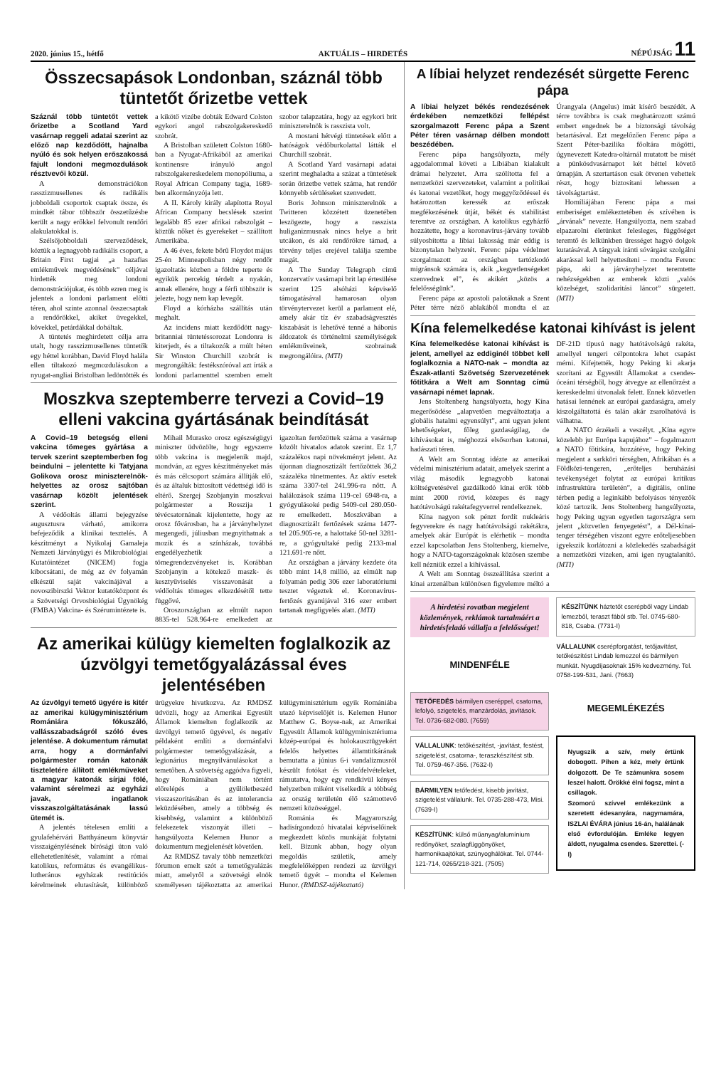2020. június 15., hétfő AKTUÁLIS – HIRDETÉS NÉPÚJSÁG 11
Összecsapások Londonban, száznál több tüntetőt őrizetbe vettek
Száznál több tüntetőt vettek őrizetbe a Scotland Yard vasárnap reggeli adatai szerint az előző nap kezdődött, hajnalba nyúló és sok helyen erőszakossá fajult londoni megmozdulások résztvevői közül.
A demonstrációkon rasszizmusellenes és radikális jobboldali csoportok csaptak össze, és mindkét tábor többször összetűzésbe került a nagy erőkkel felvonult rendőri alakulatokkal is.
Szélsőjobboldali szerveződések, köztük a legnagyobb radikális csoport, a Britain First tagjai „a hazafias emlékművek megvédésének” céljával hirdették meg londoni demonstrációjukat, és több ezren meg is jelentek a londoni parlament előtti téren, ahol szinte azonnal összecsaptak a rendőrökkel, akiket üvegekkel, kövekkel, petárdákkal dobáltak.
A tüntetés meghirdetett célja arra utalt, hogy rasszizmusellenes tüntetők egy héttel korábban, David Floyd halála ellen tiltakozó megmozdulásukon a nyugat-angliai Bristolban ledöntötték és a kikötő vizébe dobták Edward Colston egykori angol rabszolgakereskedő szobrát.
A Bristolban született Colston 1680-ban a Nyugat-Afrikából az amerikai kontinensre irányuló angol rabszolgakereskedelem monopóliuma, a Royal African Company tagja, 1689-ben alkormányzója lett.
A II. Károly király alapította Royal African Company becslések szerint legalább 85 ezer afrikai rabszolgát – köztük nőket és gyerekeket – szállított Amerikába.
A 46 éves, fekete bőrű Floydot május 25-én Minneapolisban négy rendőr igazoltatás közben a földre teperte és egyikük percekig térdelt a nyakán, annak ellenére, hogy a férfi többször is jelezte, hogy nem kap levegőt.
Floyd a kórházba szállítás után meghalt.
Az incidens miatt kezdődött nagy-britanniai tüntetéssorozat Londonra is kiterjedt, és a tiltakozók a múlt héten Sir Winston Churchill szobrát is megrongálták: festékszóróval azt írták a londoni parlamenttel szemben emelt szobor talapzatára, hogy az egykori brit miniszterelnök is rasszista volt.
A mostani hétvégi tüntetések előtt a hatóságok védőburkolattal látták el Churchill szobrát.
A Scotland Yard vasárnapi adatai szerint meghaladta a százat a tüntetések során őrizetbe vettek száma, hat rendőr könnyebb sérüléseket szenvedett.
Boris Johnson miniszterelnök a Twitteren közzétett üzenetében leszögezte, hogy a rasszista huliganizmusnak nincs helye a brit utcákon, és aki rendőrökre támad, a törvény teljes erejével találja szembe magát.
A The Sunday Telegraph című konzervatív vasárnapi brit lap értesülése szerint 125 alsóházi képviselő támogatásával hamarosan olyan törvénytervezet kerül a parlament elé, amely akár tíz év szabadságvesztés kiszabását is lehetővé tenné a háborús áldozatok és történelmi személyiségek emlékműveinek, szobrainak megrongálóira. (MTI)
Moszkva szeptemberre tervezi a Covid–19 elleni vakcina gyártásának beindítását
A Covid–19 betegség elleni vakcina tömeges gyártása a tervek szerint szeptemberben fog beindulni – jelentette ki Tatyjana Golikova orosz miniszterelnök-helyettes az orosz sajtóban vasárnap közölt jelentések szerint.
A védőoltás állami bejegyzése augusztusra várható, amikorra befejeződik a klinikai tesztelés. A készítményt a Nyikolaj Gamaleja Nemzeti Járványügyi és Mikrobiológiai Kutatóintézet (NICEM) fogja kibocsátani, de még az év folyamán elkészül saját vakcinájával a novoszibirszki Vektor kutatóközpont és a Szövetségi Orvosbiológiai Ügynökég (FMBA) Vakcina- és Szérumintézete is.
Mihail Murasko orosz egészségügyi miniszter üdvözölte, hogy egyszerre több vakcina is megjelenik majd, mondván, az egyes készítményeket más és más célcsoport számára állítják elő, és az általuk biztosított védettségi idő is eltérő. Szergej Szobjanyin moszkvai polgármester a Rosszija 1 tévécsatornának kijelentette, hogy az orosz fővárosban, ha a járványhelyzet megengedi, júliusban megnyithatnak a mozik és a színházak, továbbá engedélyezhetik a tömegrendezvényeket is. Korábban Szobjanyin a kötelező maszk- és kesztyűviselés visszavonását a védőoltás tömeges elkezdésétől tette függővé.
Oroszországban az elmúlt napon 8835-tel 528.964-re emelkedett az igazoltan fertőzöttek száma a vasárnap közölt hivatalos adatok szerint. Ez 1,7 százalékos napi növekményt jelent. Az újonnan diagnosztizált fertőzöttek 36,2 százaléka tünetmentes. Az aktív esetek száma 3307-tel 241.996-ra nőtt. A halálozások száma 119-cel 6948-ra, a gyógyulásoké pedig 5409-cel 280.050-re emelkedett. Moszkvában a diagnosztizált fertőzések száma 1477-tel 205.905-re, a halottaké 50-nel 3281-re, a gyógyultaké pedig 2133-mal 121.691-re nőtt.
Az országban a járvány kezdete óta több mint 14,8 millió, az elmúlt nap folyamán pedig 306 ezer laboratóriumi tesztet végeztek el. Koronavírus-fertőzés gyanújával 316 ezer embert tartanak megfigyelés alatt. (MTI)
Az amerikai külügy kiemelten foglalkozik az úzvölgyi temetőgyalázással éves jelentésében
Az úzvölgyi temető ügyére is kitér az amerikai külügyminisztérium Romániára fókuszáló, vallásszabadságról szóló éves jelentése. A dokumentum rámutat arra, hogy a dormánfalvi polgármester román katonák tiszteletére állított emlékműveket a magyar katonák sírjai fölé, valamint sérelmezi az egyházi javak, ingatlanok visszaszolgáltatásának lassú ütemét is.
A jelentés tételesen említi a gyulafehérvári Batthyáneum könyvtár visszaigénylésének bírósági úton való ellehetetlenítését, valamint a római katolikus, református és evangélikus-lutheránus egyházak restitúciós kérelmeinek elutasítását, különböző ürügyekre hivatkozva. Az RMDSZ üdvözli, hogy az Amerikai Egyesült Államok kiemelten foglalkozik az úzvölgyi temető ügyével, és negatív példaként említi a dormánfalvi polgármester temetőgyalázását, a legionárius megnyilvánulásokat a temetőben. A szövetség aggódva figyeli, hogy Romániában nem történt előrelépés a gyűlöletbeszéd visszaszorításában és az intolerancia leküzdésében, amely a többség és kisebbség, valamint a különböző felekezetek viszonyát illeti – hangsúlyozta Kelemen Hunor a dokumentum megjelenését követően.
Az RMDSZ tavaly több nemzetközi fórumon emelt szót a temetőgyalázás miatt, amelyről a szövetségi elnök személyesen tájékoztatta az amerikai külügyminisztérium egyik Romániába utazó képviselőjét is. Kelemen Hunor Matthew G. Boyse-nak, az Amerikai Egyesült Államok külügyminisztériuma közép-európai és holokausztügyekért felelős helyettes államtitkárának bemutatta a június 6-i vandalizmusról készült fotókat és videófelvételeket, rámutatva, hogy egy rendkívül kényes helyzetben miként viselkedik a többség az ország területén élő számottevő nemzeti közösséggel.
Románia és Magyarország hadisírgondozó hivatalai képviselőinek megkezdett közös munkáját folytatni kell. Bízunk abban, hogy olyan megoldás születik, amely megfelelőképpen rendezi az úzvölgyi temető ügyét – mondta el Kelemen Hunor. (RMDSZ-tájékoztató)
A líbiai helyzet rendezését sürgette Ferenc pápa
A líbiai helyzet békés rendezésének érdekében nemzetközi fellépést szorgalmazott Ferenc pápa a Szent Péter téren vasárnap délben mondott beszédében.
Ferenc pápa hangsúlyozta, mély aggodalommal követi a Líbiában kialakult drámai helyzetet. Arra szólította fel a nemzetközi szervezeteket, valamint a politikai és katonai vezetőket, hogy meggyőződéssel és határozottan keressék az erőszak megfékezésének útját, békét és stabilitást teremtve az országban. A katolikus egyházfő hozzátette, hogy a koronavírus-járvány tovább súlyosbította a líbiai lakosság már eddig is bizonytalan helyzetét. Ferenc pápa védelmet szorgalmazott az országban tartózkodó migránsok számára is, akik „kegyetlenségeket szenvednek el”, és akikért „közös a felelősségünk”.
Ferenc pápa az apostoli palotáknak a Szent Péter térre néző ablakából mondta el az Úrangyala (Angelus) imát kísérő beszédét. A térre továbbra is csak meghatározott számú embert engednek be a biztonsági távolság betartásával. Ezt megelőzően Ferenc pápa a Szent Péter-bazilika főoltára mögötti, úgynevezett Katedra-oltárnál mutatott be misét a pünkösdvasárnapot két héttel követő úrnapján. A szertartáson csak ötvenen vehettek részt, hogy biztosítani lehessen a távolságtartást.
Homíliájában Ferenc pápa a mai emberiséget emlékeztetében és szívében is „árvának” nevezte. Hangsúlyozta, nem szabad elpazarolni életünket felesleges, függőséget teremtő és lelkünkben űrességet hagyó dolgok kutatásával. A tárgyak iránti sóvárgást szolgálni akarással kell helyettesíteni – mondta Ferenc pápa, aki a járványhelyzet teremtette nehézségekben az emberek közti „valós közelséget, szolidaritási láncot” sürgetett. (MTI)
Kína felemelkedése katonai kihívást is jelent
Kína felemelkedése katonai kihívást is jelent, amellyel az eddiginél többet kell foglalkoznia a NATO-nak – mondta az Észak-atlanti Szövetség Szervezetének főtitkára a Welt am Sonntag című vasárnapi német lapnak.
Jens Stoltenberg hangsúlyozta, hogy Kína megerősödése „alapvetően megváltoztatja a globális hatalmi egyensúlyt”, ami ugyan jelent lehetőségeket, főleg gazdaságilag, de kihívásokat is, méghozzá elsősorban katonai, hadászati téren.
A Welt am Sonntag idézte az amerikai védelmi minisztérium adatait, amelyek szerint a világ második legnagyobb katonai költségvetésével gazdálkodó kínai erők több mint 2000 rövid, közepes és nagy hatótávolságú rakétafegyverrel rendelkeznek.
Kína nagyon sok pénzt fordít nukleáris fegyverekre és nagy hatótávolságú rakétákra, amelyek akár Európát is elérhetik – mondta ezzel kapcsolatban Jens Stoltenberg, kiemelve, hogy a NATO-tagországoknak közösen szembe kell nézniük ezzel a kihívással.
A Welt am Sonntag összeállítása szerint a kínai arzenálban különösen figyelemre méltó a DF-21D típusú nagy hatótávolságú rakéta, amellyel tengeri célpontokra lehet csapást mérni. Kifejtették, hogy Peking ki akarja szorítani az Egyesült Államokat a csendes-óceáni térségből, hogy átvegye az ellenőrzést a kereskedelmi útvonalak felett. Ennek közvetlen hatásai lennének az európai gazdaságra, amely kiszolgáltatottá és talán akár zsarolhatóvá is válhatna.
A NATO érzékeli a veszélyt. „Kína egyre közelebb jut Európa kapujához” – fogalmazott a NATO főtitkára, hozzátéve, hogy Peking megjelent a sarkköri térségben, Afrikában és a Földközi-tengeren, „erőteljes beruházási tevékenységet folytat az európai kritikus infrastruktúra területén”, a digitális, online térben pedig a leginkább befolyásos tényezők közé tartozik. Jens Stoltenberg hangsúlyozta, hogy Peking ugyan egyetlen tagországra sem jelent „közvetlen fenyegetést”, a Dél-kínai-tenger térségében viszont egyre erőteljesebben igyekszik korlátozni a közlekedés szabadságát a nemzetközi vizeken, ami igen nyugtalanító. (MTI)
A hirdetési rovatban megjelent közlemények, reklámok tartalmáért a hirdetésfeladó vállalja a felelősséget!
MINDENFÉLE
TETŐFEDÉS bármilyen cseréppel, csatorna, lefolyó, szigetelés, manzárdolás, javítások. Tel. 0736-682-080. (7659)
VÁLLALUNK: tetőkészítést, -javítást, festést, szigetelést, csatorna-, teraszkészítést stb. Tel. 0759-467-356. (7632-I)
BÁRMILYEN tetőfedést, kisebb javítást, szigetelést vállalunk. Tel. 0735-288-473, Misi. (7639-I)
KÉSZÍTÜNK: külső műanyag/alumínium redőnyöket, szalagfüggönyöket, harmonikaajtókat, szúnyoghálókat. Tel. 0744-121-714, 0265/218-321. (7505)
KÉSZÍTÜNK háztetőt cserépből vagy Lindab lemezből, teraszt fából stb. Tel. 0745-680-818, Csaba. (7731-I)
VÁLLALUNK cserépforgatást, tetőjavítást, tetőkészítést Lindab lemezzel és bármilyen munkát. Nyugdíjasoknak 15% kedvezmény. Tel. 0758-199-531, Jani. (7663)
MEGEMLÉKEZÉS
Nyugszik a szív, mely értünk dobogott. Pihen a kéz, mely értünk dolgozott. De Te számunkra sosem leszel halott. Örökké élni fogsz, mint a csillagok.
Szomorú szívvel emlékezünk a szeretett édesanyára, nagymamára, ISZLAI ÉVÁRA június 16-án, halálának első évfordulóján. Emléke legyen áldott, nyugalma csendes. Szerettei. (-I)